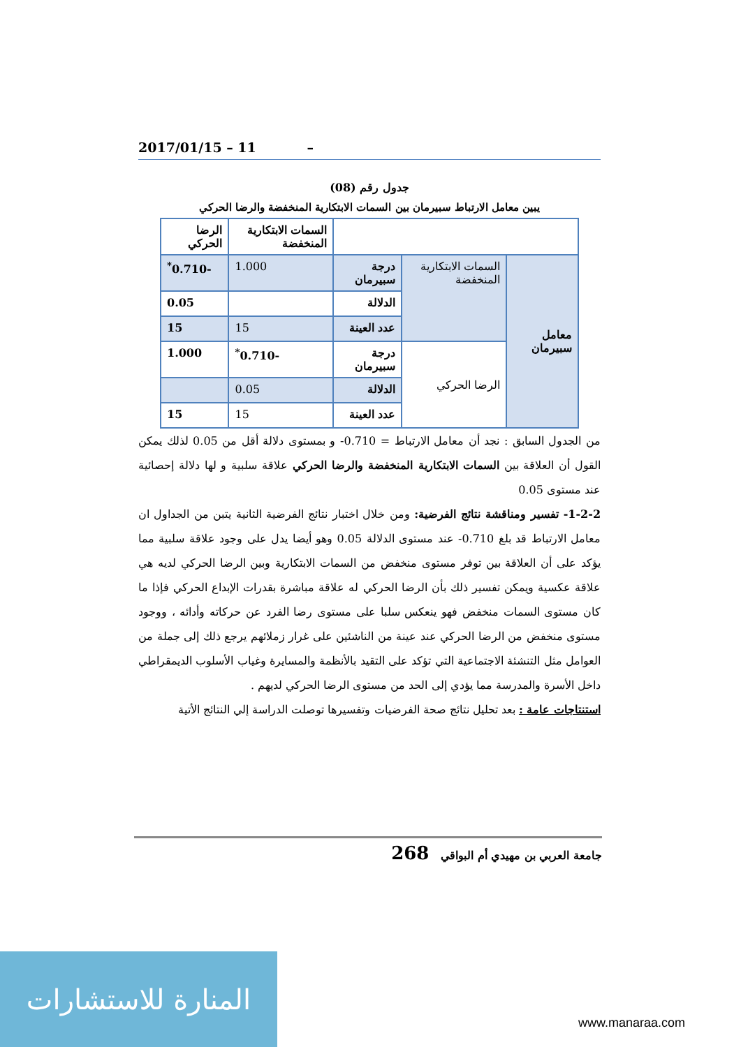2017/01/15 – 11 –
جدول رقم (08)
يبين معامل الارتباط سبيرمان بين السمات الابتكارية المنخفضة والرضا الحركي
| | | | السمات الابتكارية المنخفضة | الرضا الحركي |
| معامل سبيرمان | السمات الابتكارية المنخفضة | درجة سبيرمان | 1.000 | -0.710<sup>*</sup> |
| | | الدلالة | | 0.05 |
| | | عدد العينة | 15 | 15 |
| | الرضا الحركي | درجة سبيرمان | -0.710<sup>*</sup> | 1.000 |
| | | الدلالة | 0.05 | |
| | | عدد العينة | 15 | 15 |
من الجدول السابق : نجد أن معامل الارتباط = 0.710- و بمستوى دلالة أقل من 0.05 لذلك يمكن القول أن العلاقة بين السمات الابتكارية المنخفضة والرضا الحركي علاقة سلبية و لها دلالة إحصائية عند مستوى 0.05
1-2-2- تفسير ومناقشة نتائج الفرضية: ومن خلال اختبار نتائج الفرضية الثانية يتبن من الجداول ان معامل الارتباط قد بلغ 0.710- عند مستوى الدلالة 0.05 وهو أيضا يدل على وجود علاقة سلبية مما يؤكد على أن العلاقة بين توفر مستوى منخفض من السمات الابتكارية وبين الرضا الحركي لديه هي علاقة عكسية ويمكن تفسير ذلك بأن الرضا الحركي له علاقة مباشرة بقدرات الإبداع الحركي فإذا ما كان مستوى السمات منخفض فهو ينعكس سلبا على مستوى رضا الفرد عن حركاته وأدائه ، ووجود مستوى منخفض من الرضا الحركي عند عينة من الناشئين على غرار زملائهم يرجع ذلك إلى جملة من العوامل مثل التنشئة الاجتماعية التي تؤكد على التقيد بالأنظمة والمسايرة وغياب الأسلوب الديمقراطي داخل الأسرة والمدرسة مما يؤدي إلى الحد من مستوى الرضا الحركي لديهم .
استنتاجات عامة : بعد تحليل نتائج صحة الفرضيات وتفسيرها توصلت الدراسة إلي النتائج الأتية
جامعة العربي بن مهيدي أم البواقي 268
المنارة للاستشارات
www.manaraa.com